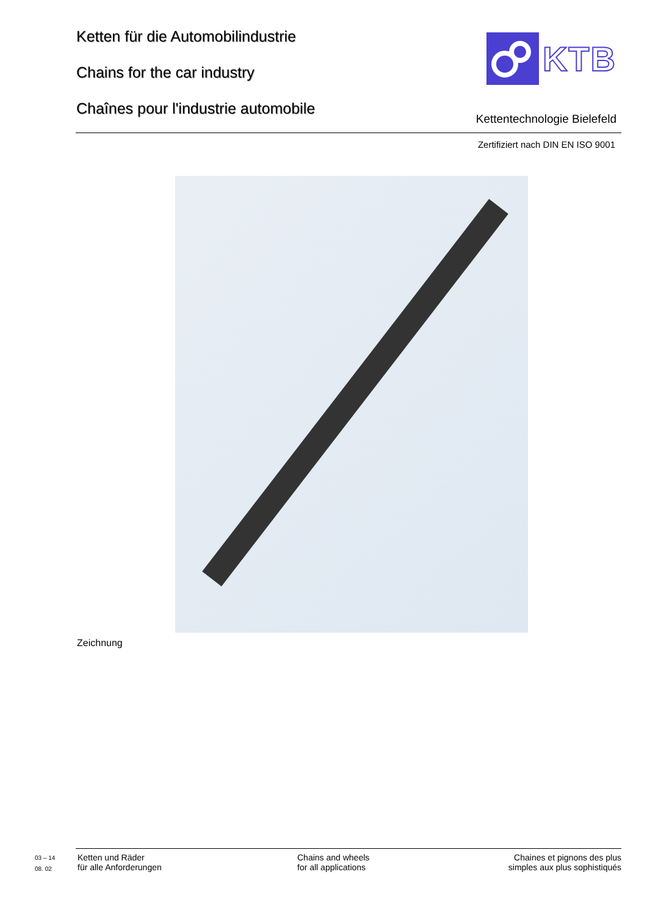Ketten für die Automobilindustrie
Chains for the car industry
Chaînes pour l'industrie automobile
KTB
Kettentechnologie Bielefeld
Zertifiziert nach DIN EN ISO 9001
Zeichnung
03 – 14
08. 02
Ketten und Räder
für alle Anforderungen
Chains and wheels
for all applications
Chaines et pignons des plus
simples aux plus sophistiqués